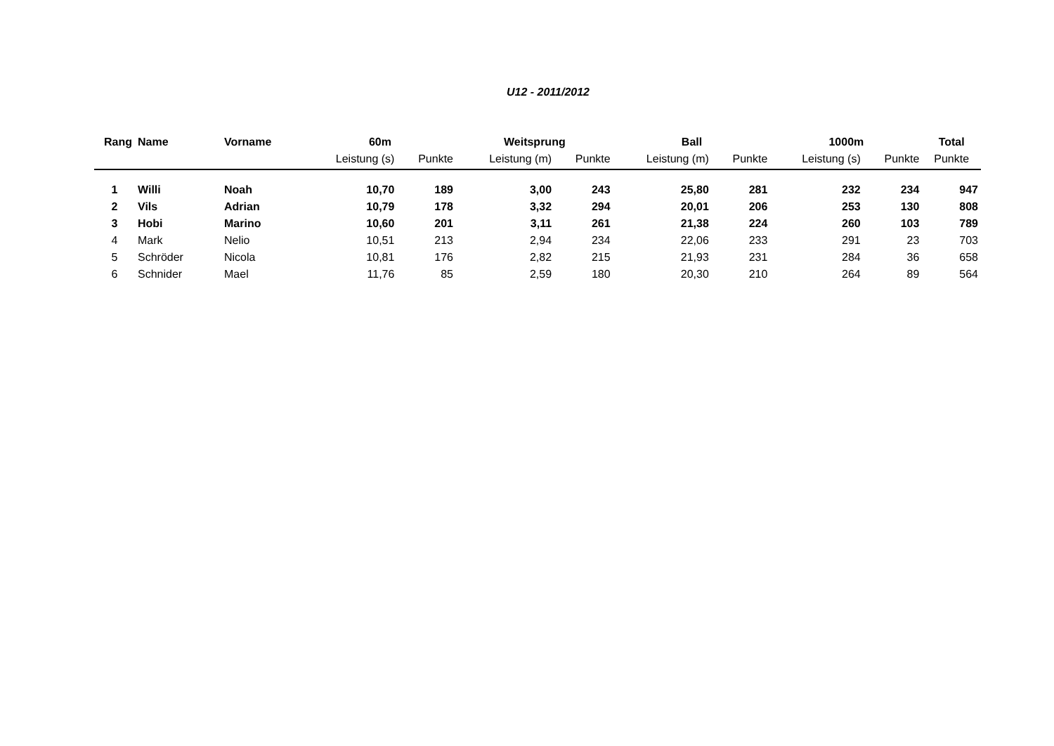U12 - 2011/2012
| Rang | Name | Vorname | 60m | | Weitsprung | | Ball | | 1000m | | Total |
| --- | --- | --- | --- | --- | --- | --- | --- | --- | --- | --- | --- |
| | | | Leistung (s) | Punkte | Leistung (m) | Punkte | Leistung (m) | Punkte | Leistung (s) | Punkte | Punkte |
| 1 | Willi | Noah | 10,70 | 189 | 3,00 | 243 | 25,80 | 281 | 232 | 234 | 947 |
| 2 | Vils | Adrian | 10,79 | 178 | 3,32 | 294 | 20,01 | 206 | 253 | 130 | 808 |
| 3 | Hobi | Marino | 10,60 | 201 | 3,11 | 261 | 21,38 | 224 | 260 | 103 | 789 |
| 4 | Mark | Nelio | 10,51 | 213 | 2,94 | 234 | 22,06 | 233 | 291 | 23 | 703 |
| 5 | Schröder | Nicola | 10,81 | 176 | 2,82 | 215 | 21,93 | 231 | 284 | 36 | 658 |
| 6 | Schnider | Mael | 11,76 | 85 | 2,59 | 180 | 20,30 | 210 | 264 | 89 | 564 |